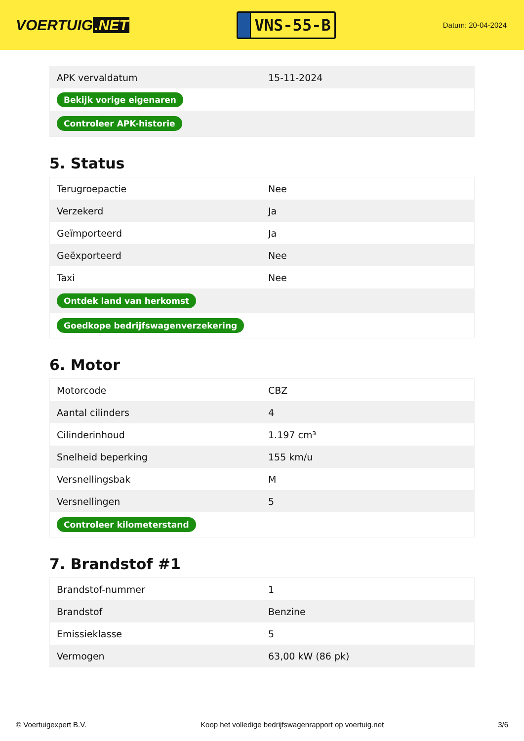VOERTUIG.NET
VNS-55-B
Datum: 20-04-2024
| APK vervaldatum | 15-11-2024 |
| Bekijk vorige eigenaren | |
| Controleer APK-historie | |
5. Status
| Terugroepactie | Nee |
| Verzekerd | Ja |
| Geïmporteerd | Ja |
| Geëxporteerd | Nee |
| Taxi | Nee |
| Ontdek land van herkomst | |
| Goedkope bedrijfswagenverzekering | |
6. Motor
| Motorcode | CBZ |
| Aantal cilinders | 4 |
| Cilinderinhoud | 1.197 cm³ |
| Snelheid beperking | 155 km/u |
| Versnellingsbak | M |
| Versnellingen | 5 |
| Controleer kilometerstand | |
7. Brandstof #1
| Brandstof-nummer | 1 |
| Brandstof | Benzine |
| Emissieklasse | 5 |
| Vermogen | 63,00 kW (86 pk) |
© Voertuigexpert B.V. Koop het volledige bedrijfswagenrapport op voertuig.net 3/6